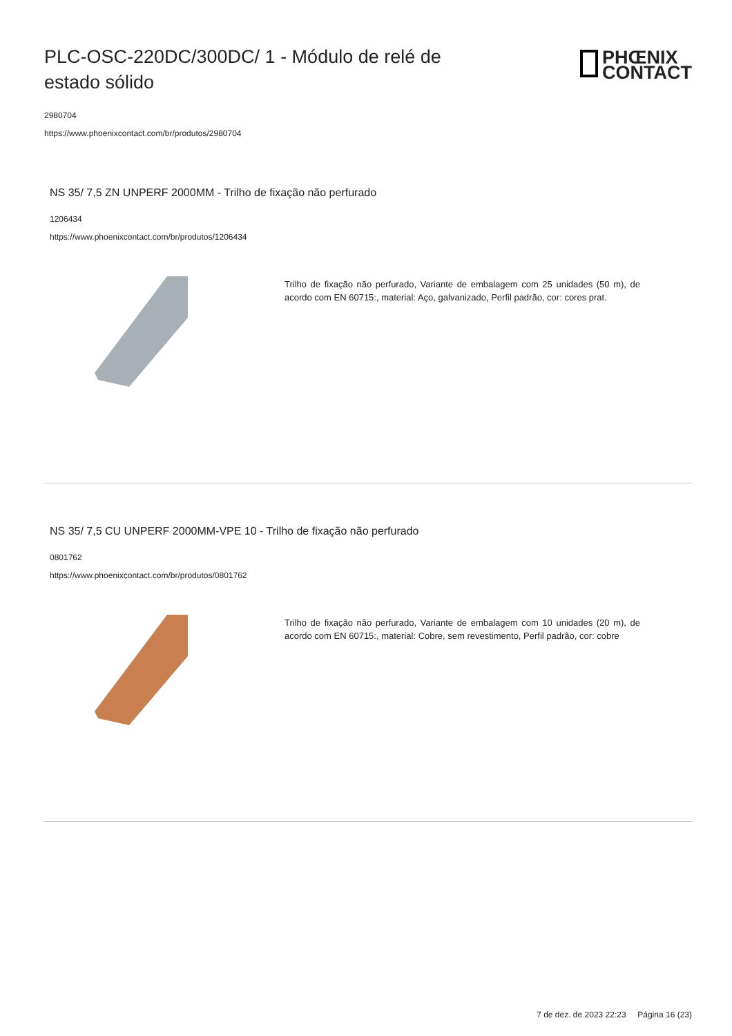PLC-OSC-220DC/300DC/ 1 - Módulo de relé de estado sólido
PHŒNIX
CONTACT
2980704
https://www.phoenixcontact.com/br/produtos/2980704
NS 35/ 7,5 ZN UNPERF 2000MM - Trilho de fixação não perfurado
1206434
https://www.phoenixcontact.com/br/produtos/1206434
Trilho de fixação não perfurado, Variante de embalagem com 25 unidades (50 m), de acordo com EN 60715:, material: Aço, galvanizado, Perfil padrão, cor: cores prat.
NS 35/ 7,5 CU UNPERF 2000MM-VPE 10 - Trilho de fixação não perfurado
0801762
https://www.phoenixcontact.com/br/produtos/0801762
Trilho de fixação não perfurado, Variante de embalagem com 10 unidades (20 m), de acordo com EN 60715:, material: Cobre, sem revestimento, Perfil padrão, cor: cobre
7 de dez. de 2023 22:23 Página 16 (23)